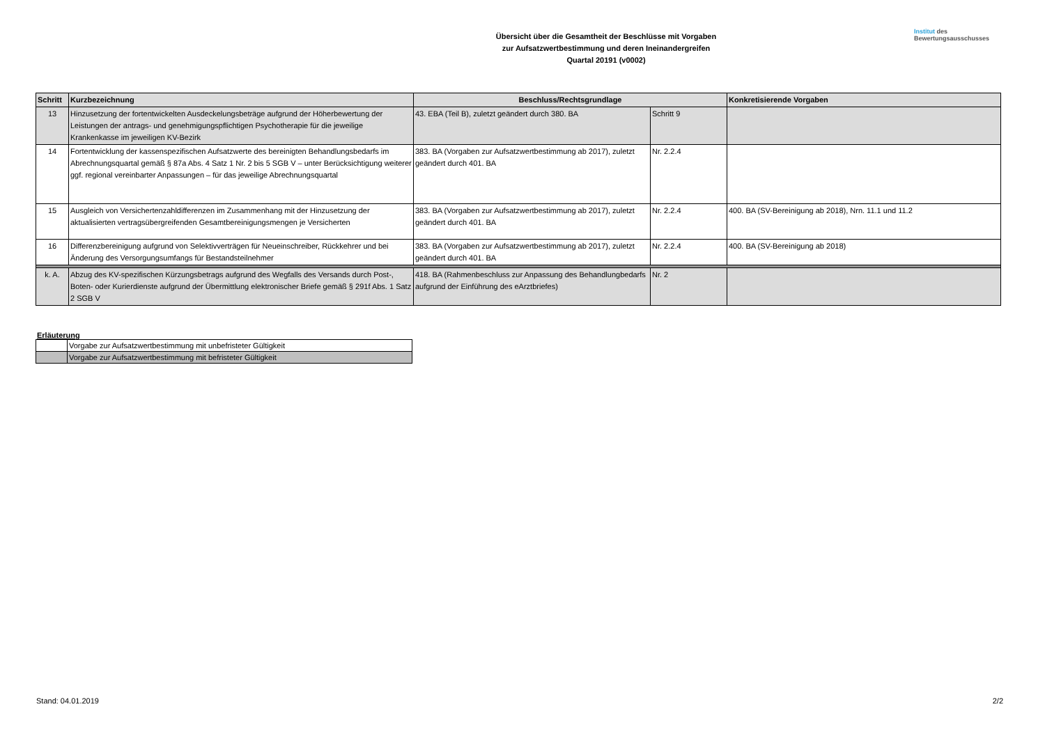Institut des
Bewertungsausschusses
Übersicht über die Gesamtheit der Beschlüsse mit Vorgaben
zur Aufsatzwertbestimmung und deren Ineinandergreifen
Quartal 20191 (v0002)
| Schritt | Kurzbezeichnung | Beschluss/Rechtsgrundlage | | Konkretisierende Vorgaben |
| --- | --- | --- | --- | --- |
| 13 | Hinzusetzung der fortentwickelten Ausdeckelungsbeträge aufgrund der Höherbewertung der Leistungen der antrags- und genehmigungspflichtigen Psychotherapie für die jeweilige Krankenkasse im jeweiligen KV-Bezirk | 43. EBA (Teil B), zuletzt geändert durch 380. BA | Schritt 9 | |
| 14 | Fortentwicklung der kassenspezifischen Aufsatzwerte des bereinigten Behandlungsbedarfs im Abrechnungsquartal gemäß § 87a Abs. 4 Satz 1 Nr. 2 bis 5 SGB V – unter Berücksichtigung weiterer ggf. regional vereinbarter Anpassungen – für das jeweilige Abrechnungsquartal | 383. BA (Vorgaben zur Aufsatzwertbestimmung ab 2017), zuletzt geändert durch 401. BA | Nr. 2.2.4 | |
| 15 | Ausgleich von Versichertenzahldifferenzen im Zusammenhang mit der Hinzusetzung der aktualisierten vertragsübergreifenden Gesamtbereinigungsmengen je Versicherten | 383. BA (Vorgaben zur Aufsatzwertbestimmung ab 2017), zuletzt geändert durch 401. BA | Nr. 2.2.4 | 400. BA (SV-Bereinigung ab 2018), Nrn. 11.1 und 11.2 |
| 16 | Differenzbereinigung aufgrund von Selektivverträgen für Neueinschreiber, Rückkehrer und bei Änderung des Versorgungsumfangs für Bestandsteilnehmer | 383. BA (Vorgaben zur Aufsatzwertbestimmung ab 2017), zuletzt geändert durch 401. BA | Nr. 2.2.4 | 400. BA (SV-Bereinigung ab 2018) |
| k. A. | Abzug des KV-spezifischen Kürzungsbetrags aufgrund des Wegfalls des Versands durch Post-, Boten- oder Kurierdienste aufgrund der Übermittlung elektronischer Briefe gemäß § 291f Abs. 1 Satz 2 SGB V | 418. BA (Rahmenbeschluss zur Anpassung des Behandlungbedarfs aufgrund der Einführung des eArztbriefes) | Nr. 2 | |
Erläuterung
| | Vorgabe zur Aufsatzwertbestimmung mit unbefristeter Gültigkeit |
| | Vorgabe zur Aufsatzwertbestimmung mit befristeter Gültigkeit |
Stand: 04.01.2019 2/2